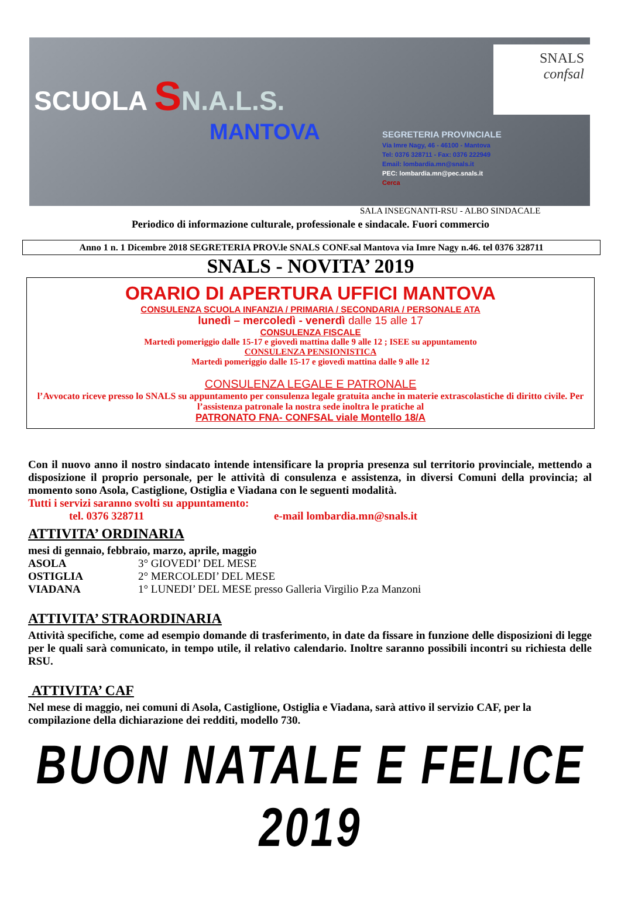SCUOLA SN.A.L.S.
MANTOVA
SNALS
confsal
SEGRETERIA PROVINCIALE
Via Imre Nagy, 46 - 46100 - Mantova
Tel: 0376 328711 - Fax: 0376 222949
Email: lombardia.mn@snals.it
PEC: lombardia.mn@pec.snals.it
Cerca
SALA INSEGNANTI-RSU - ALBO SINDACALE
Periodico di informazione culturale, professionale e sindacale. Fuori commercio
Anno 1 n. 1 Dicembre 2018 SEGRETERIA PROV.le SNALS CONF.sal Mantova via Imre Nagy n.46. tel 0376 328711
SNALS - NOVITA’ 2019
ORARIO DI APERTURA UFFICI MANTOVA
CONSULENZA SCUOLA INFANZIA / PRIMARIA / SECONDARIA / PERSONALE ATA
lunedì – mercoledì - venerdì dalle 15 alle 17
CONSULENZA FISCALE
Martedì pomeriggio dalle 15-17 e giovedì mattina dalle 9 alle 12 ; ISEE su appuntamento
CONSULENZA PENSIONISTICA
Martedì pomeriggio dalle 15-17 e giovedì mattina dalle 9 alle 12
CONSULENZA LEGALE E PATRONALE
l’Avvocato riceve presso lo SNALS su appuntamento per consulenza legale gratuita anche in materie extrascolastiche di diritto civile. Per l’assistenza patronale la nostra sede inoltra le pratiche al
PATRONATO FNA- CONFSAL viale Montello 18/A
Con il nuovo anno il nostro sindacato intende intensificare la propria presenza sul territorio provinciale, mettendo a disposizione il proprio personale, per le attività di consulenza e assistenza, in diversi Comuni della provincia; al momento sono Asola, Castiglione, Ostiglia e Viadana con le seguenti modalità.
Tutti i servizi saranno svolti su appuntamento:
tel. 0376 328711 e-mail lombardia.mn@snals.it
ATTIVITA’ ORDINARIA
mesi di gennaio, febbraio, marzo, aprile, maggio
ASOLA 3° GIOVEDI’ DEL MESE
OSTIGLIA 2° MERCOLEDI’ DEL MESE
VIADANA 1° LUNEDI’ DEL MESE presso Galleria Virgilio P.za Manzoni
ATTIVITA’ STRAORDINARIA
Attività specifiche, come ad esempio domande di trasferimento, in date da fissare in funzione delle disposizioni di legge per le quali sarà comunicato, in tempo utile, il relativo calendario. Inoltre saranno possibili incontri su richiesta delle RSU.
ATTIVITA’ CAF
Nel mese di maggio, nei comuni di Asola, Castiglione, Ostiglia e Viadana, sarà attivo il servizio CAF, per la compilazione della dichiarazione dei redditi, modello 730.
BUON NATALE E FELICE 2019